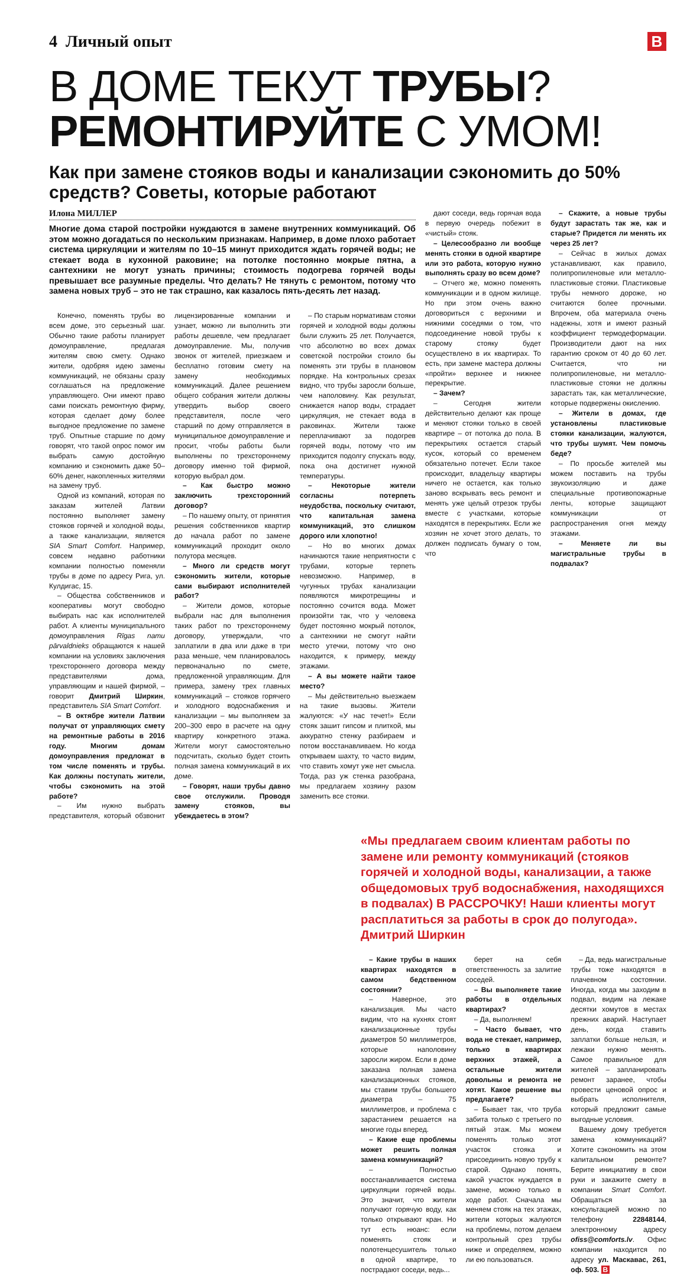4 Личный опыт
В
В ДОМЕ ТЕКУТ ТРУБЫ?
РЕМОНТИРУЙТЕ С УМОМ!
Как при замене стояков воды и канализации сэкономить до 50% средств? Советы, которые работают
Илона МИЛЛЕР
Многие дома старой постройки нуждаются в замене внутренних коммуникаций. Об этом можно догадаться по нескольким признакам. Например, в доме плохо работает система циркуляции и жителям по 10–15 минут приходится ждать горячей воды; не стекает вода в кухонной раковине; на потолке постоянно мокрые пятна, а сантехники не могут узнать причины; стоимость подогрева горячей воды превышает все разумные пределы. Что делать? Не тянуть с ремонтом, потому что замена новых труб – это не так страшно, как казалось пять-десять лет назад.
Конечно, поменять трубы во всем доме, это серьезный шаг. Обычно такие работы планирует домоуправление, предлагая жителям свою смету. Однако жители, одобряя идею замены коммуникаций, не обязаны сразу соглашаться на предложение управляющего. Они имеют право сами поискать ремонтную фирму, которая сделает дому более выгодное предложение по замене труб. Опытные старшие по дому говорят, что такой опрос помог им выбрать самую достойную компанию и сэкономить даже 50–60% денег, накопленных жителями на замену труб.
Одной из компаний, которая по заказам жителей Латвии постоянно выполняет замену стояков горячей и холодной воды, а также канализации, является SIA Smart Comfort. Например, совсем недавно работники компании полностью поменяли трубы в доме по адресу Рига, ул. Кулдигас, 15.
– Общества собственников и кооперативы могут свободно выбирать нас как исполнителей работ. А клиенты муниципального домоуправления Rīgas namu pārvaldnieks обращаются к нашей компании на условиях заключения трехстороннего договора между представителями дома, управляющим и нашей фирмой, – говорит Дмитрий Ширкин, представитель SIA Smart Comfort.
– В октябре жители Латвии получат от управляющих смету на ремонтные работы в 2016 году. Многим домам домоуправления предложат в том числе поменять и трубы. Как должны поступать жители, чтобы сэкономить на этой работе?
– Им нужно выбрать представителя, который обзвонит лицензированные компании и узнает, можно ли выполнить эти работы дешевле, чем предлагает домоуправление. Мы, получив звонок от жителей, приезжаем и бесплатно готовим смету на замену необходимых коммуникаций. Далее решением общего собрания жители должны утвердить выбор своего представителя, после чего старший по дому отправляется в муниципальное домоуправление и просит, чтобы работы были выполнены по трехстороннему договору именно той фирмой, которую выбрал дом.
– Как быстро можно заключить трехсторонний договор?
– По нашему опыту, от принятия решения собственников квартир до начала работ по замене коммуникаций проходит около полутора месяцев.
– Много ли средств могут сэкономить жители, которые сами выбирают исполнителей работ?
– Жители домов, которые выбрали нас для выполнения таких работ по трехстороннему договору, утверждали, что заплатили в два или даже в три раза меньше, чем планировалось первоначально по смете, предложенной управляющим. Для примера, замену трех главных коммуникаций – стояков горячего и холодного водоснабжения и канализации – мы выполняем за 200–300 евро в расчете на одну квартиру конкретного этажа. Жители могут самостоятельно подсчитать, сколько будет стоить полная замена коммуникаций в их доме.
– Говорят, наши трубы давно свое отслужили. Проводя замену стояков, вы убеждаетесь в этом?
– По старым нормативам стояки горячей и холодной воды должны были служить 25 лет. Получается, что абсолютно во всех домах советской постройки стоило бы поменять эти трубы в плановом порядке. На контрольных срезах видно, что трубы заросли больше, чем наполовину. Как результат, снижается напор воды, страдает циркуляция, не стекает вода в раковинах. Жители также переплачивают за подогрев горячей воды, потому что им приходится подолгу спускать воду, пока она достигнет нужной температуры.
– Некоторые жители согласны потерпеть неудобства, поскольку считают, что капитальная замена коммуникаций, это слишком дорого или хлопотно!
– Но во многих домах начинаются такие неприятности с трубами, которые терпеть невозможно. Например, в чугунных трубах канализации появляются микротрещины и постоянно сочится вода. Может произойти так, что у человека будет постоянно мокрый потолок, а сантехники не смогут найти место утечки, потому что оно находится, к примеру, между этажами.
– А вы можете найти такое место?
– Мы действительно выезжаем на такие вызовы. Жители жалуются: «У нас течет!» Если стояк зашит гипсом и плиткой, мы аккуратно стенку разбираем и потом восстанавливаем. Но когда открываем шахту, то часто видим, что ставить хомут уже нет смысла. Тогда, раз уж стенка разобрана, мы предлагаем хозяину разом заменить все стояки.
дают соседи, ведь горячая вода в первую очередь побежит в «чистый» стояк.
– Целесообразно ли вообще менять стояки в одной квартире или это работа, которую нужно выполнять сразу во всем доме?
– Отчего же, можно поменять коммуникации и в одном жилище. Но при этом очень важно договориться с верхними и нижними соседями о том, что подсоединение новой трубы к старому стояку будет осуществлено в их квартирах. То есть, при замене мастера должны «пройти» верхнее и нижнее перекрытие.
– Зачем?
– Сегодня жители действительно делают как проще и меняют стояки только в своей квартире – от потолка до пола. В перекрытиях остается старый кусок, который со временем обязательно потечет. Если такое происходит, владельцу квартиры ничего не остается, как только заново вскрывать весь ремонт и менять уже целый отрезок трубы вместе с участками, которые находятся в перекрытиях. Если же хозяин не хочет этого делать, то должен подписать бумагу о том, что
– Скажите, а новые трубы будут зарастать так же, как и старые? Придется ли менять их через 25 лет?
– Сейчас в жилых домах устанавливают, как правило, полипропиленовые или металло-пластиковые стояки. Пластиковые трубы немного дороже, но считаются более прочными. Впрочем, оба материала очень надежны, хотя и имеют разный коэффициент термодеформации. Производители дают на них гарантию сроком от 40 до 60 лет. Считается, что ни полипропиленовые, ни металло-пластиковые стояки не должны зарастать так, как металлические, которые подвержены окислению.
– Жители в домах, где установлены пластиковые стояки канализации, жалуются, что трубы шумят. Чем помочь беде?
– По просьбе жителей мы можем поставить на трубы звукоизоляцию и даже специальные противопожарные ленты, которые защищают коммуникации от распространения огня между этажами.
– Меняете ли вы магистральные трубы в подвалах?
«Мы предлагаем своим клиентам работы по замене или ремонту коммуникаций (стояков горячей и холодной воды, канализации, а также общедомовых труб водоснабжения, находящихся в подвалах) В РАССРОЧКУ! Наши клиенты могут расплатиться за работы в срок до полугода». Дмитрий Ширкин
– Какие трубы в наших квартирах находятся в самом бедственном состоянии?
– Наверное, это канализация. Мы часто видим, что на кухнях стоят канализационные трубы диаметров 50 миллиметров, которые наполовину заросли жиром. Если в доме заказана полная замена канализационных стояков, мы ставим трубы большего диаметра – 75 миллиметров, и проблема с зарастанием решается на многие годы вперед.
– Какие еще проблемы может решить полная замена коммуникаций?
– Полностью восстанавливается система циркуляции горячей воды. Это значит, что жители получают горячую воду, как только открывают кран. Но тут есть нюанс: если поменять стояк и полотенцесушитель только в одной квартире, то пострадают соседи, ведь...
берет на себя ответственность за залитие соседей.
– Вы выполняете такие работы в отдельных квартирах?
– Да, выполняем!
– Часто бывает, что вода не стекает, например, только в квартирах верхних этажей, а остальные жители довольны и ремонта не хотят. Какое решение вы предлагаете?
– Бывает так, что труба забита только с третьего по пятый этаж. Мы можем поменять только этот участок стояка и присоединить новую трубу к старой. Однако понять, какой участок нуждается в замене, можно только в ходе работ. Сначала мы меняем стояк на тех этажах, жители которых жалуются на проблемы, потом делаем контрольный срез трубы ниже и определяем, можно ли ею пользоваться.
– Да, ведь магистральные трубы тоже находятся в плачевном состоянии. Иногда, когда мы заходим в подвал, видим на лежаке десятки хомутов в местах прежних аварий. Наступает день, когда ставить заплатки больше нельзя, и лежаки нужно менять. Самое правильное для жителей – запланировать ремонт заранее, чтобы провести ценовой опрос и выбрать исполнителя, который предложит самые выгодные условия.
Вашему дому требуется замена коммуникаций? Хотите сэкономить на этом капитальном ремонте? Берите инициативу в свои руки и закажите смету в компании Smart Comfort. Обращаться за консультацией можно по телефону 22848144, электронному адресу ofiss@comforts.lv. Офис компании находится по адресу ул. Маскавас, 261, оф. 503. В